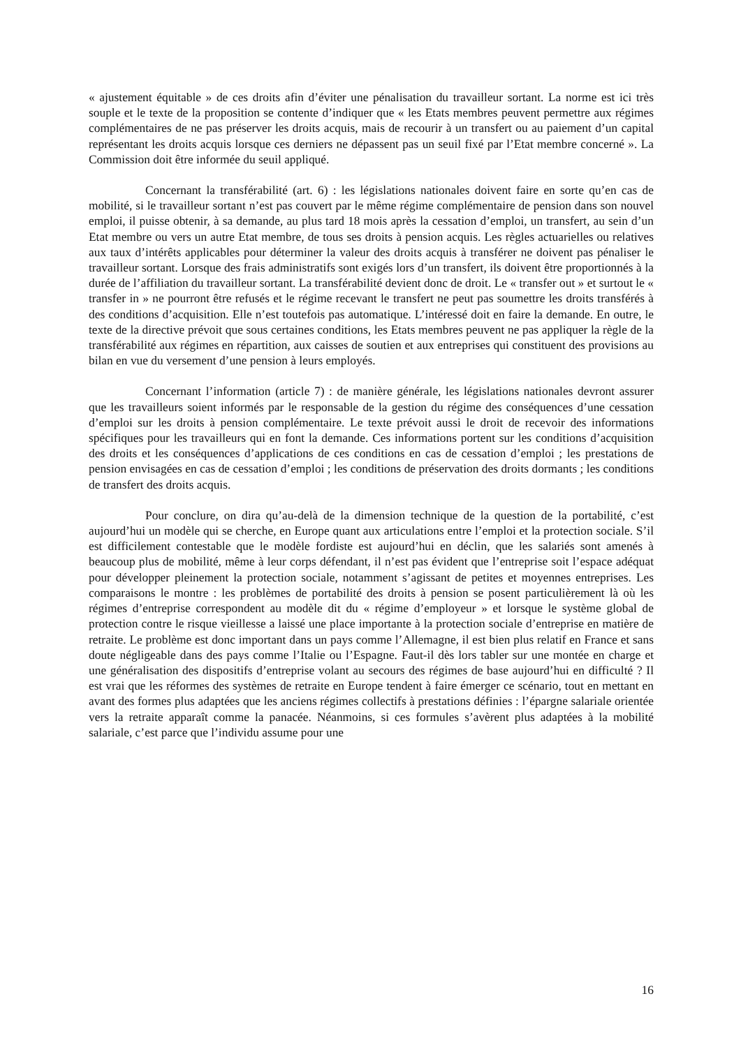« ajustement équitable » de ces droits afin d’éviter une pénalisation du travailleur sortant. La norme est ici très souple et le texte de la proposition se contente d’indiquer que « les Etats membres peuvent permettre aux régimes complémentaires de ne pas préserver les droits acquis, mais de recourir à un transfert ou au paiement d’un capital représentant les droits acquis lorsque ces derniers ne dépassent pas un seuil fixé par l’Etat membre concerné ». La Commission doit être informée du seuil appliqué.
Concernant la transférabilité (art. 6) : les législations nationales doivent faire en sorte qu’en cas de mobilité, si le travailleur sortant n’est pas couvert par le même régime complémentaire de pension dans son nouvel emploi, il puisse obtenir, à sa demande, au plus tard 18 mois après la cessation d’emploi, un transfert, au sein d’un Etat membre ou vers un autre Etat membre, de tous ses droits à pension acquis. Les règles actuarielles ou relatives aux taux d’intérêts applicables pour déterminer la valeur des droits acquis à transférer ne doivent pas pénaliser le travailleur sortant. Lorsque des frais administratifs sont exigés lors d’un transfert, ils doivent être proportionnés à la durée de l’affiliation du travailleur sortant. La transférabilité devient donc de droit. Le « transfer out » et surtout le « transfer in » ne pourront être refusés et le régime recevant le transfert ne peut pas soumettre les droits transférés à des conditions d’acquisition. Elle n’est toutefois pas automatique. L’intéressé doit en faire la demande. En outre, le texte de la directive prévoit que sous certaines conditions, les Etats membres peuvent ne pas appliquer la règle de la transférabilité aux régimes en répartition, aux caisses de soutien et aux entreprises qui constituent des provisions au bilan en vue du versement d’une pension à leurs employés.
Concernant l’information (article 7) : de manière générale, les législations nationales devront assurer que les travailleurs soient informés par le responsable de la gestion du régime des conséquences d’une cessation d’emploi sur les droits à pension complémentaire. Le texte prévoit aussi le droit de recevoir des informations spécifiques pour les travailleurs qui en font la demande. Ces informations portent sur les conditions d’acquisition des droits et les conséquences d’applications de ces conditions en cas de cessation d’emploi ; les prestations de pension envisagées en cas de cessation d’emploi ; les conditions de préservation des droits dormants ; les conditions de transfert des droits acquis.
Pour conclure, on dira qu’au-delà de la dimension technique de la question de la portabilité, c’est aujourd’hui un modèle qui se cherche, en Europe quant aux articulations entre l’emploi et la protection sociale. S’il est difficilement contestable que le modèle fordiste est aujourd’hui en déclin, que les salariés sont amenés à beaucoup plus de mobilité, même à leur corps défendant, il n’est pas évident que l’entreprise soit l’espace adéquat pour développer pleinement la protection sociale, notamment s’agissant de petites et moyennes entreprises. Les comparaisons le montre : les problèmes de portabilité des droits à pension se posent particulièrement là où les régimes d’entreprise correspondent au modèle dit du « régime d’employeur » et lorsque le système global de protection contre le risque vieillesse a laissé une place importante à la protection sociale d’entreprise en matière de retraite. Le problème est donc important dans un pays comme l’Allemagne, il est bien plus relatif en France et sans doute négligeable dans des pays comme l’Italie ou l’Espagne. Faut-il dès lors tabler sur une montée en charge et une généralisation des dispositifs d’entreprise volant au secours des régimes de base aujourd’hui en difficulté ? Il est vrai que les réformes des systèmes de retraite en Europe tendent à faire émerger ce scénario, tout en mettant en avant des formes plus adaptées que les anciens régimes collectifs à prestations définies : l’épargne salariale orientée vers la retraite apparaît comme la panacée. Néanmoins, si ces formules s’avèrent plus adaptées à la mobilité salariale, c’est parce que l’individu assume pour une
16